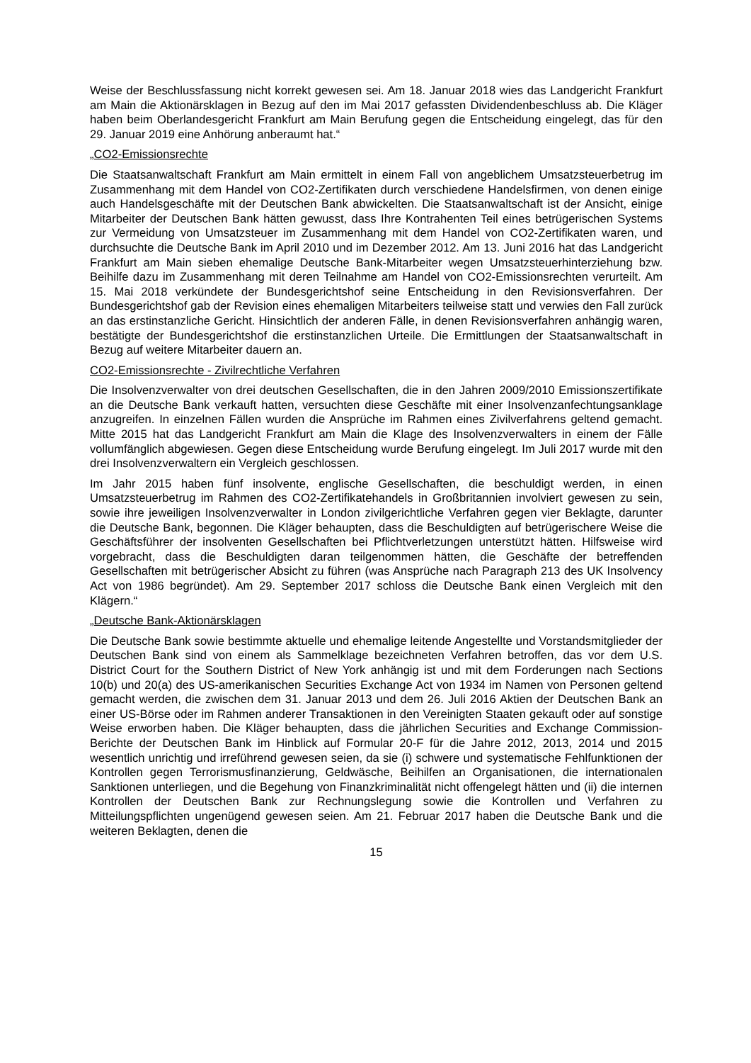Weise der Beschlussfassung nicht korrekt gewesen sei. Am 18. Januar 2018 wies das Landgericht Frankfurt am Main die Aktionärsklagen in Bezug auf den im Mai 2017 gefassten Dividendenbeschluss ab. Die Kläger haben beim Oberlandesgericht Frankfurt am Main Berufung gegen die Entscheidung eingelegt, das für den 29. Januar 2019 eine Anhörung anberaumt hat.“
„CO2-Emissionsrechte
Die Staatsanwaltschaft Frankfurt am Main ermittelt in einem Fall von angeblichem Umsatzsteuerbetrug im Zusammenhang mit dem Handel von CO2-Zertifikaten durch verschiedene Handelsfirmen, von denen einige auch Handelsgeschäfte mit der Deutschen Bank abwickelten. Die Staatsanwaltschaft ist der Ansicht, einige Mitarbeiter der Deutschen Bank hätten gewusst, dass Ihre Kontrahenten Teil eines betrügerischen Systems zur Vermeidung von Umsatzsteuer im Zusammenhang mit dem Handel von CO2-Zertifikaten waren, und durchsuchte die Deutsche Bank im April 2010 und im Dezember 2012. Am 13. Juni 2016 hat das Landgericht Frankfurt am Main sieben ehemalige Deutsche Bank-Mitarbeiter wegen Umsatzsteuerhinterziehung bzw. Beihilfe dazu im Zusammenhang mit deren Teilnahme am Handel von CO2-Emissionsrechten verurteilt. Am 15. Mai 2018 verkündete der Bundesgerichtshof seine Entscheidung in den Revisionsverfahren. Der Bundesgerichtshof gab der Revision eines ehemaligen Mitarbeiters teilweise statt und verwies den Fall zurück an das erstinstanzliche Gericht. Hinsichtlich der anderen Fälle, in denen Revisionsverfahren anhängig waren, bestätigte der Bundesgerichtshof die erstinstanzlichen Urteile. Die Ermittlungen der Staatsanwaltschaft in Bezug auf weitere Mitarbeiter dauern an.
CO2-Emissionsrechte - Zivilrechtliche Verfahren
Die Insolvenzverwalter von drei deutschen Gesellschaften, die in den Jahren 2009/2010 Emissionszertifikate an die Deutsche Bank verkauft hatten, versuchten diese Geschäfte mit einer Insolvenzanfechtungsanklage anzugreifen. In einzelnen Fällen wurden die Ansprüche im Rahmen eines Zivilverfahrens geltend gemacht. Mitte 2015 hat das Landgericht Frankfurt am Main die Klage des Insolvenzverwalters in einem der Fälle vollumfänglich abgewiesen. Gegen diese Entscheidung wurde Berufung eingelegt. Im Juli 2017 wurde mit den drei Insolvenzverwaltern ein Vergleich geschlossen.
Im Jahr 2015 haben fünf insolvente, englische Gesellschaften, die beschuldigt werden, in einen Umsatzsteuerbetrug im Rahmen des CO2-Zertifikatehandels in Großbritannien involviert gewesen zu sein, sowie ihre jeweiligen Insolvenzverwalter in London zivilgerichtliche Verfahren gegen vier Beklagte, darunter die Deutsche Bank, begonnen. Die Kläger behaupten, dass die Beschuldigten auf betrügerischere Weise die Geschäftsführer der insolventen Gesellschaften bei Pflichtverletzungen unterstützt hätten. Hilfsweise wird vorgebracht, dass die Beschuldigten daran teilgenommen hätten, die Geschäfte der betreffenden Gesellschaften mit betrügerischer Absicht zu führen (was Ansprüche nach Paragraph 213 des UK Insolvency Act von 1986 begründet). Am 29. September 2017 schloss die Deutsche Bank einen Vergleich mit den Klägern.“
„Deutsche Bank-Aktionärsklagen
Die Deutsche Bank sowie bestimmte aktuelle und ehemalige leitende Angestellte und Vorstandsmitglieder der Deutschen Bank sind von einem als Sammelklage bezeichneten Verfahren betroffen, das vor dem U.S. District Court for the Southern District of New York anhängig ist und mit dem Forderungen nach Sections 10(b) und 20(a) des US-amerikanischen Securities Exchange Act von 1934 im Namen von Personen geltend gemacht werden, die zwischen dem 31. Januar 2013 und dem 26. Juli 2016 Aktien der Deutschen Bank an einer US-Börse oder im Rahmen anderer Transaktionen in den Vereinigten Staaten gekauft oder auf sonstige Weise erworben haben. Die Kläger behaupten, dass die jährlichen Securities and Exchange Commission-Berichte der Deutschen Bank im Hinblick auf Formular 20-F für die Jahre 2012, 2013, 2014 und 2015 wesentlich unrichtig und irreführend gewesen seien, da sie (i) schwere und systematische Fehlfunktionen der Kontrollen gegen Terrorismusfinanzierung, Geldwäsche, Beihilfen an Organisationen, die internationalen Sanktionen unterliegen, und die Begehung von Finanzkriminalität nicht offengelegt hätten und (ii) die internen Kontrollen der Deutschen Bank zur Rechnungslegung sowie die Kontrollen und Verfahren zu Mitteilungspflichten ungenügend gewesen seien. Am 21. Februar 2017 haben die Deutsche Bank und die weiteren Beklagten, denen die
15